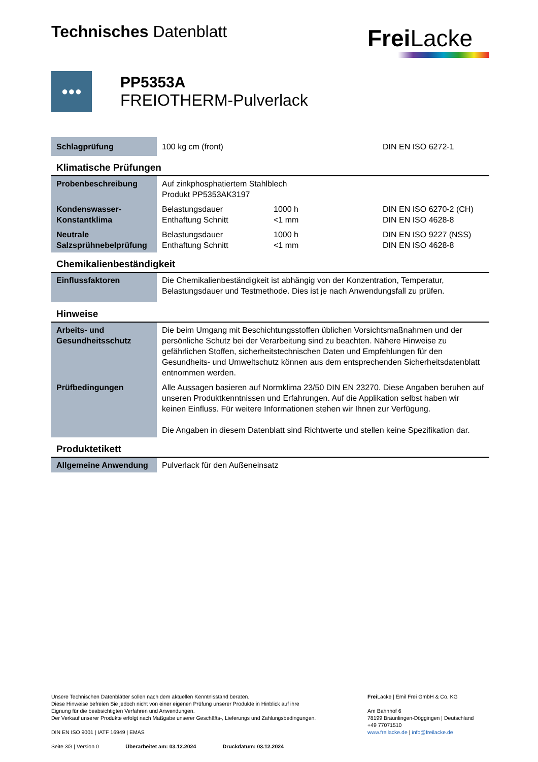Technisches Datenblatt
Frei Lacke
●●●
PP5353A
FREIOTHERM-Pulverlack
| Schlagprüfung | 100 kg cm (front) | | DIN EN ISO 6272-1 |
Klimatische Prüfungen
| Probenbeschreibung | Auf zinkphosphatiertem Stahlblech Produkt PP5353AK3197 | | |
| Kondenswasser- Konstantklima | Belastungsdauer Enthaftung Schnitt | 1000 h <1 mm | DIN EN ISO 6270-2 (CH) DIN EN ISO 4628-8 |
| Neutrale Salzsprühnebelprüfung | Belastungsdauer Enthaftung Schnitt | 1000 h <1 mm | DIN EN ISO 9227 (NSS) DIN EN ISO 4628-8 |
Chemikalienbeständigkeit
| Einflussfaktoren | Die Chemikalienbeständigkeit ist abhängig von der Konzentration, Temperatur, Belastungsdauer und Testmethode. Dies ist je nach Anwendungsfall zu prüfen. |
Hinweise
| Arbeits- und Gesundheitsschutz | Die beim Umgang mit Beschichtungsstoffen üblichen Vorsichtsmaßnahmen und der persönliche Schutz bei der Verarbeitung sind zu beachten. Nähere Hinweise zu gefährlichen Stoffen, sicherheitstechnischen Daten und Empfehlungen für den Gesundheits- und Umweltschutz können aus dem entsprechenden Sicherheitsdatenblatt entnommen werden. |
| Prüfbedingungen | Alle Aussagen basieren auf Normklima 23/50 DIN EN 23270. Diese Angaben beruhen auf unseren Produktkenntnissen und Erfahrungen. Auf die Applikation selbst haben wir keinen Einfluss. Für weitere Informationen stehen wir Ihnen zur Verfügung. Die Angaben in diesem Datenblatt sind Richtwerte und stellen keine Spezifikation dar. |
Produktetikett
| Allgemeine Anwendung | Pulverlack für den Außeneinsatz |
Unsere Technischen Datenblätter sollen nach dem aktuellen Kenntnisstand beraten.
Diese Hinweise befreien Sie jedoch nicht von einer eigenen Prüfung unserer Produkte in Hinblick auf ihre
Eignung für die beabsichtigten Verfahren und Anwendungen.
Der Verkauf unserer Produkte erfolgt nach Maßgabe unserer Geschäfts-, Lieferungs und Zahlungsbedingungen.
DIN EN ISO 9001 | IATF 16949 | EMAS
Seite 3/3 | Version 0 Überarbeitet am: 03.12.2024 Druckdatum: 03.12.2024
Frei Lacke | Emil Frei GmbH & Co. KG
Am Bahnhof 6
78199 Bräunlingen-Döggingen | Deutschland
+49 77071510
www.freilacke.de | info@freilacke.de